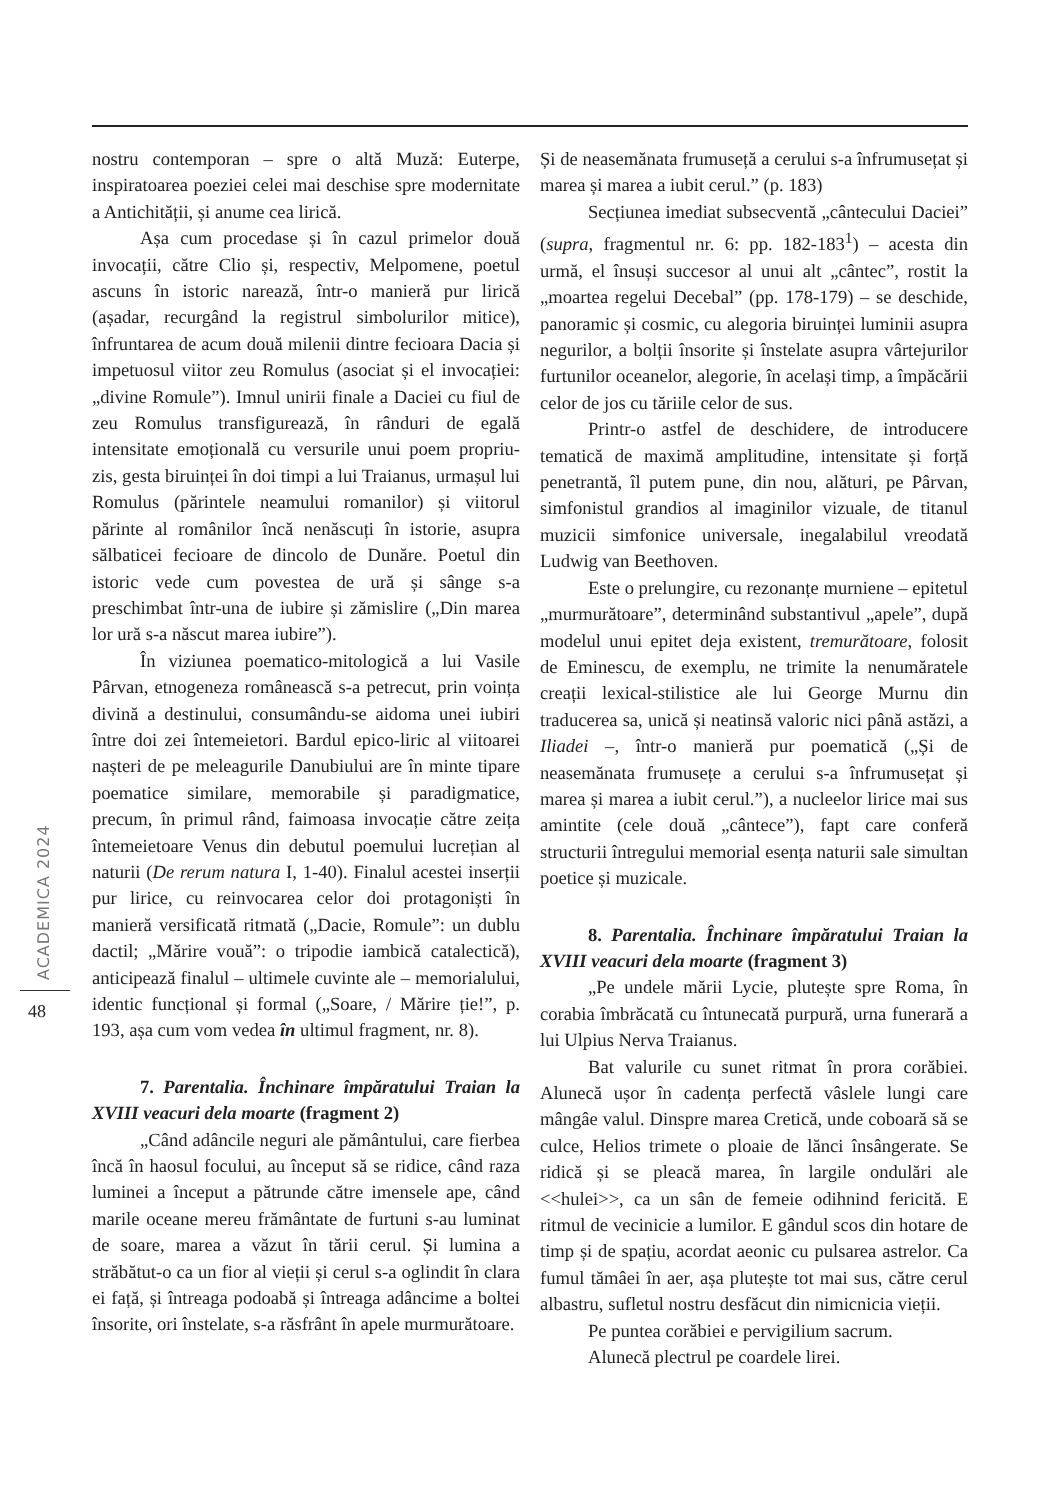nostru contemporan – spre o altă Muză: Euterpe, inspiratoarea poeziei celei mai deschise spre modernitate a Antichității, și anume cea lirică.
Așa cum procedase și în cazul primelor două invocații, către Clio și, respectiv, Melpomene, poetul ascuns în istoric narează, într-o manieră pur lirică (așadar, recurgând la registrul simbolurilor mitice), înfruntarea de acum două milenii dintre fecioara Dacia și impetuosul viitor zeu Romulus (asociat și el invocației: „divine Romule”). Imnul unirii finale a Daciei cu fiul de zeu Romulus transfigurează, în rânduri de egală intensitate emoțională cu versurile unui poem propriu-zis, gesta biruinței în doi timpi a lui Traianus, urmașul lui Romulus (părintele neamului romanilor) și viitorul părinte al românilor încă nenăscuți în istorie, asupra sălbaticei fecioare de dincolo de Dunăre. Poetul din istoric vede cum povestea de ură și sânge s-a preschimbat într-una de iubire și zămislire („Din marea lor ură s-a născut marea iubire”).
În viziunea poematico-mitologică a lui Vasile Pârvan, etnogeneza românească s-a petrecut, prin voința divină a destinului, consumându-se aidoma unei iubiri între doi zei întemeietori. Bardul epico-liric al viitoarei nașteri de pe meleagurile Danubiului are în minte tipare poematice similare, memorabile și paradigmatice, precum, în primul rând, faimoasa invocație către zeița întemeietoare Venus din debutul poemului lucrețian al naturii (De rerum natura I, 1-40). Finalul acestei inserții pur lirice, cu reinvocarea celor doi protagoniști în manieră versificată ritmată („Dacie, Romule”: un dublu dactil; „Mărire vouă”: o tripodie iambică catalectică), anticipează finalul – ultimele cuvinte ale – memorialului, identic funcțional și formal („Soare, / Mărire ție!”, p. 193, așa cum vom vedea în ultimul fragment, nr. 8).
7. Parentalia. Închinare împăratului Traian la XVIII veacuri dela moarte (fragment 2)
„Când adâncile neguri ale pământului, care fierbea încă în haosul focului, au început să se ridice, când raza luminei a început a pătrunde către imensele ape, când marile oceane mereu frământate de furtuni s-au luminat de soare, marea a văzut în tării cerul. Și lumina a străbătut-o ca un fior al vieții și cerul s-a oglindit în clara ei față, și întreaga podoabă și întreaga adâncime a boltei însorite, ori înstelate, s-a răsfrânt în apele murmurătoare.
Și de neasemănata frumuseță a cerului s-a înfrumusețat și marea și marea a iubit cerul.” (p. 183)
Secțiunea imediat subsecventă „cântecului Daciei” (supra, fragmentul nr. 6: pp. 182-183<sup>1</sup>) – acesta din urmă, el însuși succesor al unui alt „cântec”, rostit la „moartea regelui Decebal” (pp. 178-179) – se deschide, panoramic și cosmic, cu alegoria biruinței luminii asupra negurilor, a bolții însorite și înstelate asupra vârtejurilor furtunilor oceanelor, alegorie, în același timp, a împăcării celor de jos cu tăriile celor de sus.
Printr-o astfel de deschidere, de introducere tematică de maximă amplitudine, intensitate și forță penetrantă, îl putem pune, din nou, alături, pe Pârvan, simfonistul grandios al imaginilor vizuale, de titanul muzicii simfonice universale, inegalabilul vreodată Ludwig van Beethoven.
Este o prelungire, cu rezonanțe murniene – epitetul „murmurătoare”, determinând substantivul „apele”, după modelul unui epitet deja existent, tremurătoare, folosit de Eminescu, de exemplu, ne trimite la nenumăratele creații lexical-stilistice ale lui George Murnu din traducerea sa, unică și neatinsă valoric nici până astăzi, a Iliadei –, într-o manieră pur poematică („Și de neasemănata frumusețe a cerului s-a înfrumusețat și marea și marea a iubit cerul.”), a nucleelor lirice mai sus amintite (cele două „cântece”), fapt care conferă structurii întregului memorial esența naturii sale simultan poetice și muzicale.
8. Parentalia. Închinare împăratului Traian la XVIII veacuri dela moarte (fragment 3)
„Pe undele mării Lycie, plutește spre Roma, în corabia îmbrăcată cu întunecată purpură, urna funerară a lui Ulpius Nerva Traianus.
Bat valurile cu sunet ritmat în prora corăbiei. Alunecă ușor în cadența perfectă vâslele lungi care mângâe valul. Dinspre marea Cretică, unde coboară să se culce, Helios trimete o ploaie de lănci însângerate. Se ridică și se pleacă marea, în largile ondulări ale <<hulei>>, ca un sân de femeie odihnind fericită. E ritmul de vecinicie a lumilor. E gândul scos din hotare de timp și de spațiu, acordat aeonic cu pulsarea astrelor. Ca fumul tămâei în aer, așa plutește tot mai sus, către cerul albastru, sufletul nostru desfăcut din nimicnicia vieții.
Pe puntea corăbiei e pervigilium sacrum.
Alunecă plectrul pe coardele lirei.
ACADEMICA 2024
48